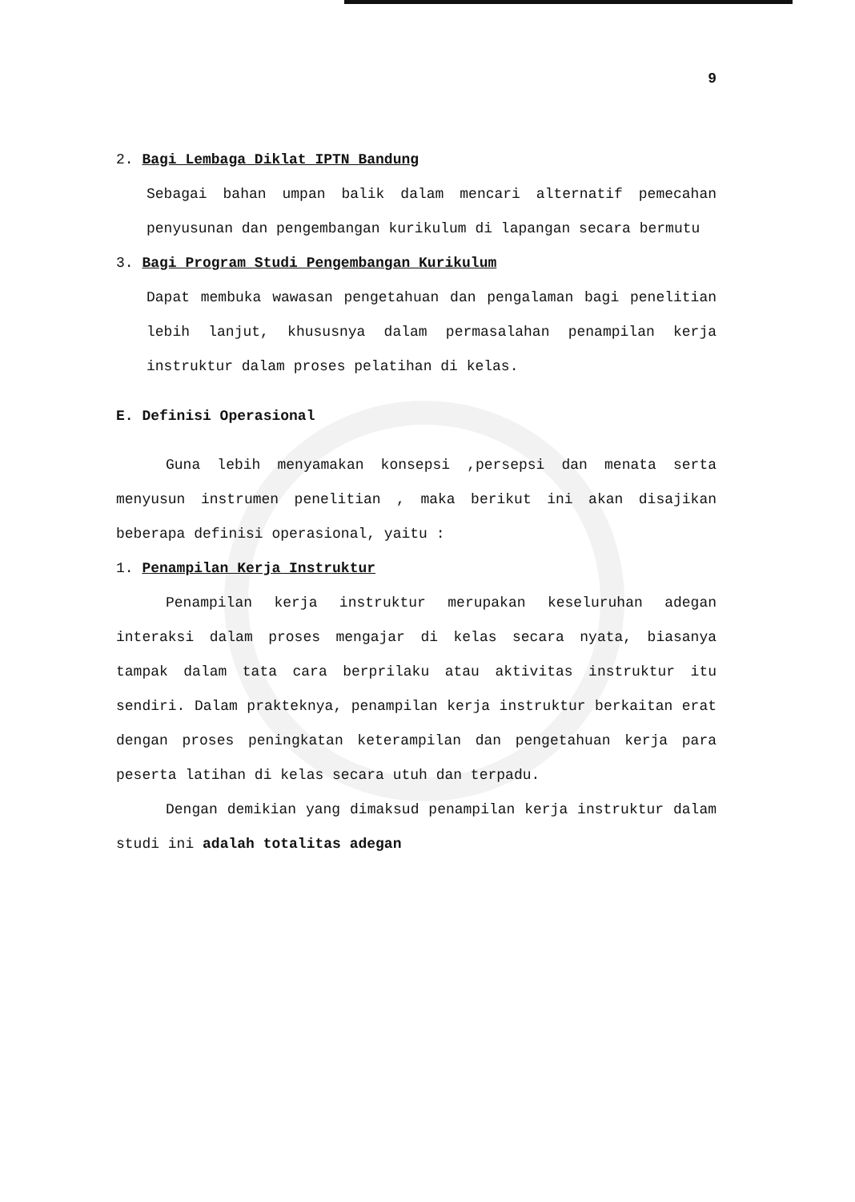9
2. Bagi Lembaga Diklat IPTN Bandung
Sebagai bahan umpan balik dalam mencari alternatif pemecahan penyusunan dan pengembangan kurikulum di lapangan secara bermutu
3. Bagi Program Studi Pengembangan Kurikulum
Dapat membuka wawasan pengetahuan dan pengalaman bagi penelitian lebih lanjut, khususnya dalam permasalahan penampilan kerja instruktur dalam proses pelatihan di kelas.
E. Definisi Operasional
Guna lebih menyamakan konsepsi ,persepsi dan menata serta menyusun instrumen penelitian , maka berikut ini akan disajikan beberapa definisi operasional, yaitu :
1. Penampilan Kerja Instruktur
Penampilan kerja instruktur merupakan keseluruhan adegan interaksi dalam proses mengajar di kelas secara nyata, biasanya tampak dalam tata cara berprilaku atau aktivitas instruktur itu sendiri. Dalam prakteknya, penampilan kerja instruktur berkaitan erat dengan proses peningkatan keterampilan dan pengetahuan kerja para peserta latihan di kelas secara utuh dan terpadu.
Dengan demikian yang dimaksud penampilan kerja instruktur dalam studi ini adalah totalitas adegan